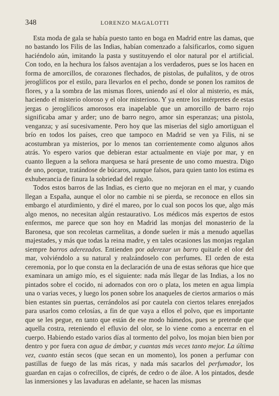348 LORENZO MAGALOTTI
Esta moda de gala se había puesto tanto en boga en Madrid entre las damas, que no bastando los Filis de las Indias, habían comenzado a falsificarlos, como siguen haciéndolo aún, imitando la pasta y sustituyendo el olor natural por el artificial. Con todo, en la hechura los falsos aventajan a los verdaderos, pues se los hacen en forma de amorcillos, de corazones flechados, de pistolas, de puñalitos, y de otros jeroglíficos por el estilo, para llevarlos en el pecho, donde se ponen los ramitos de flores, y a la sombra de las mismas flores, uniendo así el olor al misterio, es más, haciendo el misterio oloroso y el olor misterioso. Y ya entre los intérpretes de estas jergas o jeroglíficos amorosos era inapelable que un amorcillo de barro rojo significaba amar y arder; uno de barro negro, amor sin esperanzas; una pistola, venganza; y así sucesivamente. Pero hoy que las miserias del siglo amortiguan el brío en todos los países, creo que tampoco en Madrid se ven ya Filis, ni se acostumbran ya misterios, por lo menos tan corrientemente como algunos años atrás. Yo espero varios que debieran estar actualmente en viaje por mar, y en cuanto lleguen a la señora marquesa se hará presente de uno como muestra. Digo de uno, porque, tratándose de búcaros, aunque falsos, para quien tanto los estima es exhuberancia de finura la sobriedad del regalo.
Todos estos barros de las Indias, es cierto que no mejoran en el mar, y cuando llegan a España, aunque el olor no cambie ni se pierda, se reconoce en ellos sin embargo el aturdimiento, y diré el mareo, por lo cual son pocos los que, algo más algo menos, no necesitan algún restaurativo. Los médicos más expertos de estos enfermos, me parece que son hoy en Madrid las monjas del monasterio de la Baronesa, que son recoletas carmelitas, a donde suelen ir más a menudo aquellas majestades, y más que todas la reina madre, y en tales ocasiones las monjas regalan siempre barros aderezados. Entienden por aderezar un barro quitarle el olor del mar, volviéndolo a su natural y realzándoselo con perfumes. El orden de esta ceremonia, por lo que consta en la declaración de una de estas señoras que hice que examinara un amigo mío, es el siguiente: nada más llegar de las Indias, a los no pintados sobre el cocido, ni adornados con oro o plata, los meten en agua limpia una o varias veces, y luego los ponen sobre los anaqueles de ciertos armarios o más bien estantes sin puertas, cerrándolos así por cautela con ciertos telares enrejados para usarlos como celosías, a fin de que vaya a ellos el polvo, que es importante que se les pegue, en tanto que están de ese modo húmedos, pues se pretende que aquella costra, reteniendo el efluvio del olor, se lo viene como a encerrar en el cuerpo. Habiendo estado varios días al tormento del polvo, los mojan bien bien por dentro y por fuera con agua de ámbar, y cuantas más veces tanto mejor. La última vez, cuanto están secos (que secan en un momento), los ponen a perfumar con pastillas de fuego de las más ricas, y nada más sacarlos del perfumador, los guardan en cajas o cofrecillos, de ciprés, de cedro o de áloe. A los pintados, desde las inmersiones y las lavaduras en adelante, se hacen las mismas